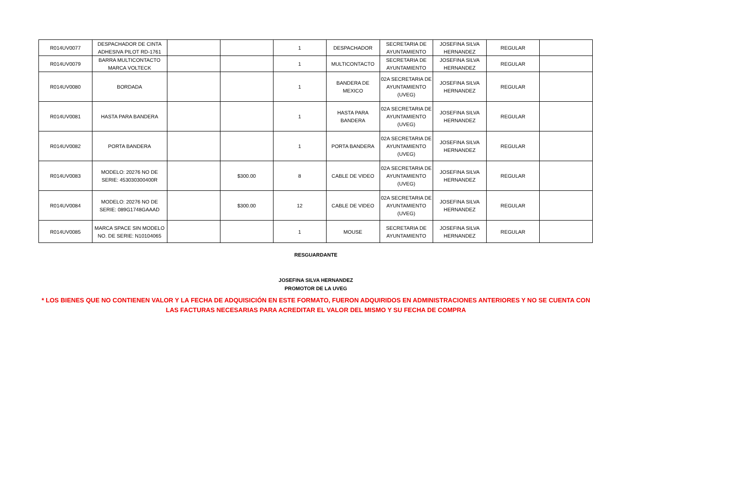| R014UV0077 | DESPACHADOR DE CINTA ADHESIVA PILOT RD-1761 | | | 1 | DESPACHADOR | SECRETARIA DE AYUNTAMIENTO | JOSEFINA SILVA HERNANDEZ | REGULAR | |
| R014UV0079 | BARRA MULTICONTACTO MARCA VOLTECK | | | 1 | MULTICONTACTO | SECRETARIA DE AYUNTAMIENTO | JOSEFINA SILVA HERNANDEZ | REGULAR | |
| R014UV0080 | BORDADA | | | 1 | BANDERA DE MEXICO | 02A SECRETARIA DE AYUNTAMIENTO (UVEG) | JOSEFINA SILVA HERNANDEZ | REGULAR | |
| R014UV0081 | HASTA PARA BANDERA | | | 1 | HASTA PARA BANDERA | 02A SECRETARIA DE AYUNTAMIENTO (UVEG) | JOSEFINA SILVA HERNANDEZ | REGULAR | |
| R014UV0082 | PORTA BANDERA | | | 1 | PORTA BANDERA | 02A SECRETARIA DE AYUNTAMIENTO (UVEG) | JOSEFINA SILVA HERNANDEZ | REGULAR | |
| R014UV0083 | MODELO: 20276 NO DE SERIE: 453030300400R | | $300.00 | 8 | CABLE DE VIDEO | 02A SECRETARIA DE AYUNTAMIENTO (UVEG) | JOSEFINA SILVA HERNANDEZ | REGULAR | |
| R014UV0084 | MODELO: 20276 NO DE SERIE: 089G1748GAAAD | | $300.00 | 12 | CABLE DE VIDEO | 02A SECRETARIA DE AYUNTAMIENTO (UVEG) | JOSEFINA SILVA HERNANDEZ | REGULAR | |
| R014UV0085 | MARCA SPACE SIN MODELO NO. DE SERIE: N10104065 | | | 1 | MOUSE | SECRETARIA DE AYUNTAMIENTO | JOSEFINA SILVA HERNANDEZ | REGULAR | |
RESGUARDANTE
JOSEFINA SILVA HERNANDEZ
PROMOTOR DE LA UVEG
* LOS BIENES QUE NO CONTIENEN VALOR Y LA FECHA DE ADQUISICIÓN EN ESTE FORMATO, FUERON ADQUIRIDOS EN ADMINISTRACIONES ANTERIORES Y NO SE CUENTA CON LAS FACTURAS NECESARIAS PARA ACREDITAR EL VALOR DEL MISMO Y SU FECHA DE COMPRA